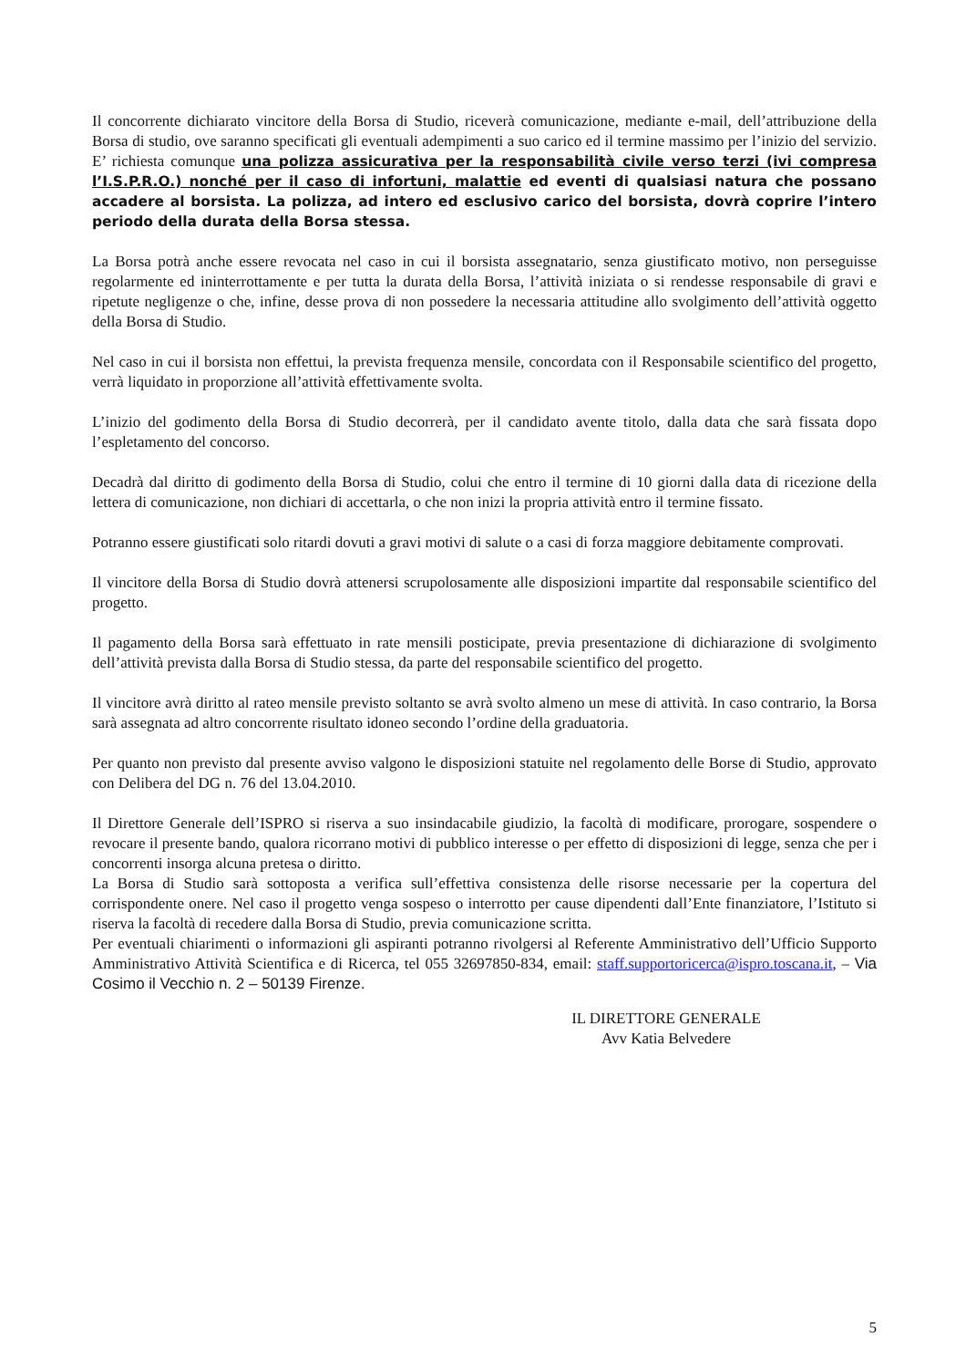Il concorrente dichiarato vincitore della Borsa di Studio, riceverà comunicazione, mediante e-mail, dell’attribuzione della Borsa di studio, ove saranno specificati gli eventuali adempimenti a suo carico ed il termine massimo per l’inizio del servizio. E’ richiesta comunque una polizza assicurativa per la responsabilità civile verso terzi (ivi compresa l’I.S.P.R.O.) nonché per il caso di infortuni, malattie ed eventi di qualsiasi natura che possano accadere al borsista. La polizza, ad intero ed esclusivo carico del borsista, dovrà coprire l’intero periodo della durata della Borsa stessa.
La Borsa potrà anche essere revocata nel caso in cui il borsista assegnatario, senza giustificato motivo, non perseguisse regolarmente ed ininterrottamente e per tutta la durata della Borsa, l’attività iniziata o si rendesse responsabile di gravi e ripetute negligenze o che, infine, desse prova di non possedere la necessaria attitudine allo svolgimento dell’attività oggetto della Borsa di Studio.
Nel caso in cui il borsista non effettui, la prevista frequenza mensile, concordata con il Responsabile scientifico del progetto, verrà liquidato in proporzione all’attività effettivamente svolta.
L’inizio del godimento della Borsa di Studio decorrerà, per il candidato avente titolo, dalla data che sarà fissata dopo l’espletamento del concorso.
Decadrà dal diritto di godimento della Borsa di Studio, colui che entro il termine di 10 giorni dalla data di ricezione della lettera di comunicazione, non dichiari di accettarla, o che non inizi la propria attività entro il termine fissato.
Potranno essere giustificati solo ritardi dovuti a gravi motivi di salute o a casi di forza maggiore debitamente comprovati.
Il vincitore della Borsa di Studio dovrà attenersi scrupolosamente alle disposizioni impartite dal responsabile scientifico del progetto.
Il pagamento della Borsa sarà effettuato in rate mensili posticipate, previa presentazione di dichiarazione di svolgimento dell’attività prevista dalla Borsa di Studio stessa, da parte del responsabile scientifico del progetto.
Il vincitore avrà diritto al rateo mensile previsto soltanto se avrà svolto almeno un mese di attività. In caso contrario, la Borsa sarà assegnata ad altro concorrente risultato idoneo secondo l’ordine della graduatoria.
Per quanto non previsto dal presente avviso valgono le disposizioni statuite nel regolamento delle Borse di Studio, approvato con Delibera del DG n. 76 del 13.04.2010.
Il Direttore Generale dell’ISPRO si riserva a suo insindacabile giudizio, la facoltà di modificare, prorogare, sospendere o revocare il presente bando, qualora ricorrano motivi di pubblico interesse o per effetto di disposizioni di legge, senza che per i concorrenti insorga alcuna pretesa o diritto.
La Borsa di Studio sarà sottoposta a verifica sull’effettiva consistenza delle risorse necessarie per la copertura del corrispondente onere. Nel caso il progetto venga sospeso o interrotto per cause dipendenti dall’Ente finanziatore, l’Istituto si riserva la facoltà di recedere dalla Borsa di Studio, previa comunicazione scritta.
Per eventuali chiarimenti o informazioni gli aspiranti potranno rivolgersi al Referente Amministrativo dell’Ufficio Supporto Amministrativo Attività Scientifica e di Ricerca, tel 055 32697850-834, email: staff.supportoricerca@ispro.toscana.it, – Via Cosimo il Vecchio n. 2 – 50139 Firenze.
IL DIRETTORE GENERALE
Avv Katia Belvedere
5